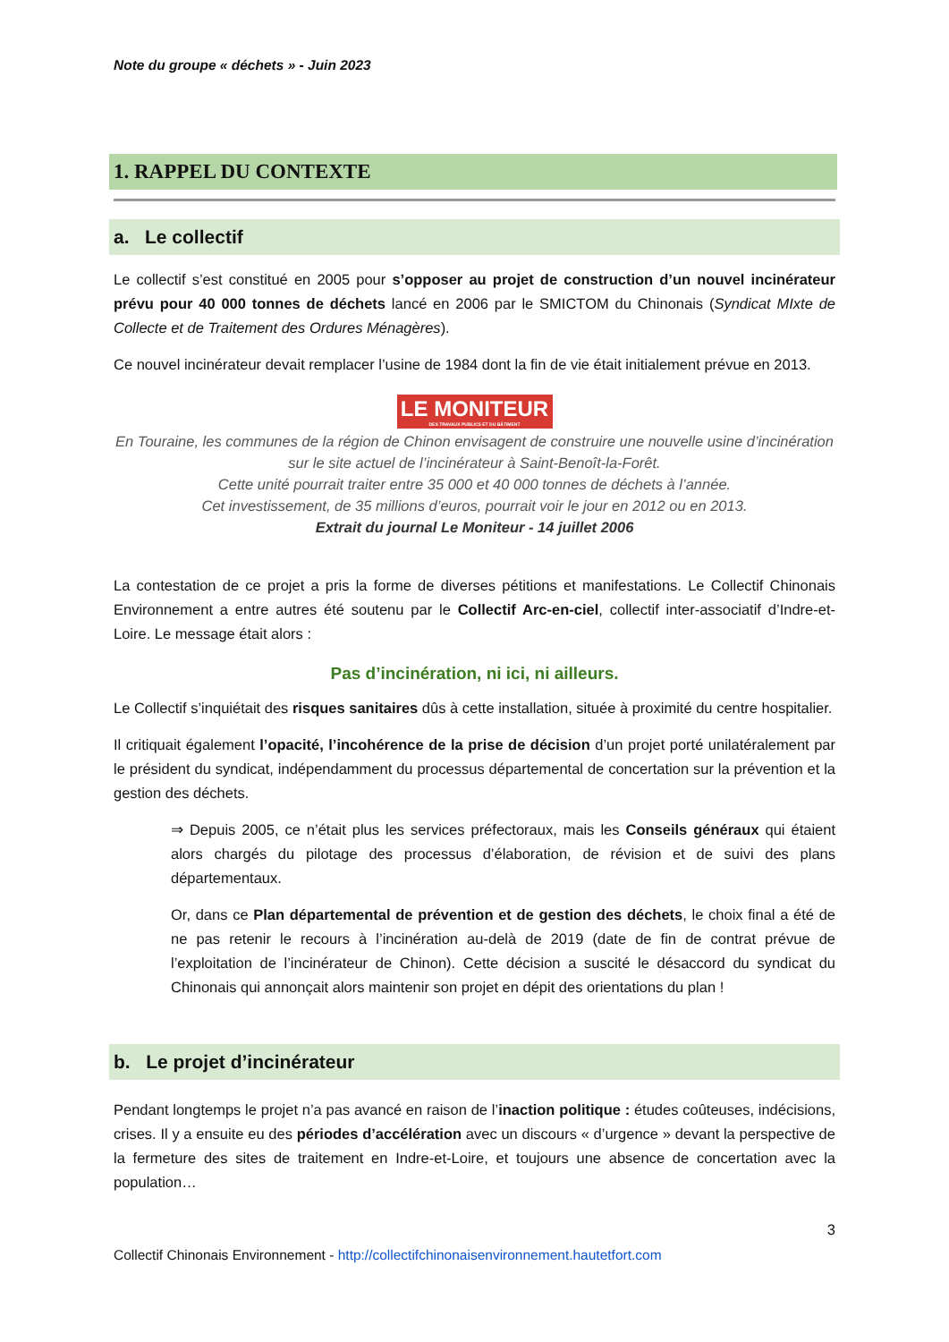Note du groupe « déchets » - Juin 2023
1. RAPPEL DU CONTEXTE
a. Le collectif
Le collectif s’est constitué en 2005 pour s’opposer au projet de construction d’un nouvel incinérateur prévu pour 40 000 tonnes de déchets lancé en 2006 par le SMICTOM du Chinonais (Syndicat MIxte de Collecte et de Traitement des Ordures Ménagères).
Ce nouvel incinérateur devait remplacer l’usine de 1984 dont la fin de vie était initialement prévue en 2013.
LE MONITEUR
DES TRAVAUX PUBLICS ET DU BÂTIMENT
En Touraine, les communes de la région de Chinon envisagent de construire une nouvelle usine d’incinération sur le site actuel de l’incinérateur à Saint-Benoît-la-Forêt.
Cette unité pourrait traiter entre 35 000 et 40 000 tonnes de déchets à l’année.
Cet investissement, de 35 millions d’euros, pourrait voir le jour en 2012 ou en 2013.
Extrait du journal Le Moniteur - 14 juillet 2006
La contestation de ce projet a pris la forme de diverses pétitions et manifestations. Le Collectif Chinonais Environnement a entre autres été soutenu par le Collectif Arc-en-ciel, collectif inter-associatif d’Indre-et-Loire. Le message était alors :
Pas d’incinération, ni ici, ni ailleurs.
Le Collectif s’inquiétait des risques sanitaires dûs à cette installation, située à proximité du centre hospitalier.
Il critiquait également l’opacité, l’incohérence de la prise de décision d’un projet porté unilatéralement par le président du syndicat, indépendamment du processus départemental de concertation sur la prévention et la gestion des déchets.
⇒ Depuis 2005, ce n’était plus les services préfectoraux, mais les Conseils généraux qui étaient alors chargés du pilotage des processus d’élaboration, de révision et de suivi des plans départementaux.
Or, dans ce Plan départemental de prévention et de gestion des déchets, le choix final a été de ne pas retenir le recours à l’incinération au-delà de 2019 (date de fin de contrat prévue de l’exploitation de l’incinérateur de Chinon). Cette décision a suscité le désaccord du syndicat du Chinonais qui annonçait alors maintenir son projet en dépit des orientations du plan !
b. Le projet d’incinérateur
Pendant longtemps le projet n’a pas avancé en raison de l’inaction politique : études coûteuses, indécisions, crises. Il y a ensuite eu des périodes d’accélération avec un discours « d’urgence » devant la perspective de la fermeture des sites de traitement en Indre-et-Loire, et toujours une absence de concertation avec la population…
3
Collectif Chinonais Environnement - http://collectifchinonaisenvironnement.hautetfort.com